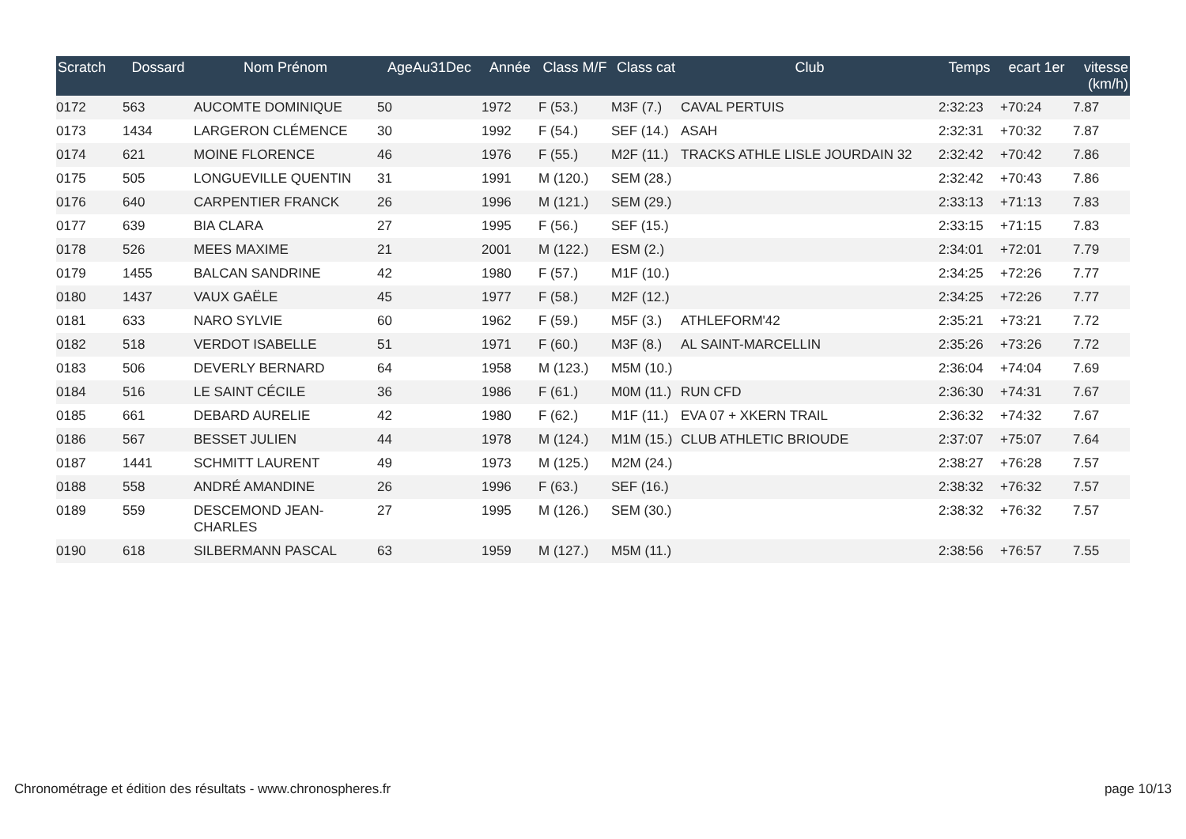| Scratch | Dossard | Nom Prénom | AgeAu31Dec | Année | Class M/F | Class cat | Club | Temps | ecart 1er | vitesse (km/h) |
| --- | --- | --- | --- | --- | --- | --- | --- | --- | --- | --- |
| 0172 | 563 | AUCOMTE DOMINIQUE | 50 | 1972 | F (53.) | M3F (7.) | CAVAL PERTUIS | 2:32:23 | +70:24 | 7.87 |
| 0173 | 1434 | LARGERON CLÉMENCE | 30 | 1992 | F (54.) | SEF (14.) | ASAH | 2:32:31 | +70:32 | 7.87 |
| 0174 | 621 | MOINE FLORENCE | 46 | 1976 | F (55.) | M2F (11.) | TRACKS ATHLE LISLE JOURDAIN 32 | 2:32:42 | +70:42 | 7.86 |
| 0175 | 505 | LONGUEVILLE QUENTIN | 31 | 1991 | M (120.) | SEM (28.) | | 2:32:42 | +70:43 | 7.86 |
| 0176 | 640 | CARPENTIER FRANCK | 26 | 1996 | M (121.) | SEM (29.) | | 2:33:13 | +71:13 | 7.83 |
| 0177 | 639 | BIA CLARA | 27 | 1995 | F (56.) | SEF (15.) | | 2:33:15 | +71:15 | 7.83 |
| 0178 | 526 | MEES MAXIME | 21 | 2001 | M (122.) | ESM (2.) | | 2:34:01 | +72:01 | 7.79 |
| 0179 | 1455 | BALCAN SANDRINE | 42 | 1980 | F (57.) | M1F (10.) | | 2:34:25 | +72:26 | 7.77 |
| 0180 | 1437 | VAUX GAËLE | 45 | 1977 | F (58.) | M2F (12.) | | 2:34:25 | +72:26 | 7.77 |
| 0181 | 633 | NARO SYLVIE | 60 | 1962 | F (59.) | M5F (3.) | ATHLEFORM'42 | 2:35:21 | +73:21 | 7.72 |
| 0182 | 518 | VERDOT ISABELLE | 51 | 1971 | F (60.) | M3F (8.) | AL SAINT-MARCELLIN | 2:35:26 | +73:26 | 7.72 |
| 0183 | 506 | DEVERLY BERNARD | 64 | 1958 | M (123.) | M5M (10.) | | 2:36:04 | +74:04 | 7.69 |
| 0184 | 516 | LE SAINT CÉCILE | 36 | 1986 | F (61.) | M0M (11.) | RUN CFD | 2:36:30 | +74:31 | 7.67 |
| 0185 | 661 | DEBARD AURELIE | 42 | 1980 | F (62.) | M1F (11.) | EVA 07 + XKERN TRAIL | 2:36:32 | +74:32 | 7.67 |
| 0186 | 567 | BESSET JULIEN | 44 | 1978 | M (124.) | M1M (15.) | CLUB ATHLETIC BRIOUDE | 2:37:07 | +75:07 | 7.64 |
| 0187 | 1441 | SCHMITT LAURENT | 49 | 1973 | M (125.) | M2M (24.) | | 2:38:27 | +76:28 | 7.57 |
| 0188 | 558 | ANDRÉ AMANDINE | 26 | 1996 | F (63.) | SEF (16.) | | 2:38:32 | +76:32 | 7.57 |
| 0189 | 559 | DESCEMOND JEAN-CHARLES | 27 | 1995 | M (126.) | SEM (30.) | | 2:38:32 | +76:32 | 7.57 |
| 0190 | 618 | SILBERMANN PASCAL | 63 | 1959 | M (127.) | M5M (11.) | | 2:38:56 | +76:57 | 7.55 |
Chronométrage et édition des résultats - www.chronospheres.fr page 10/13